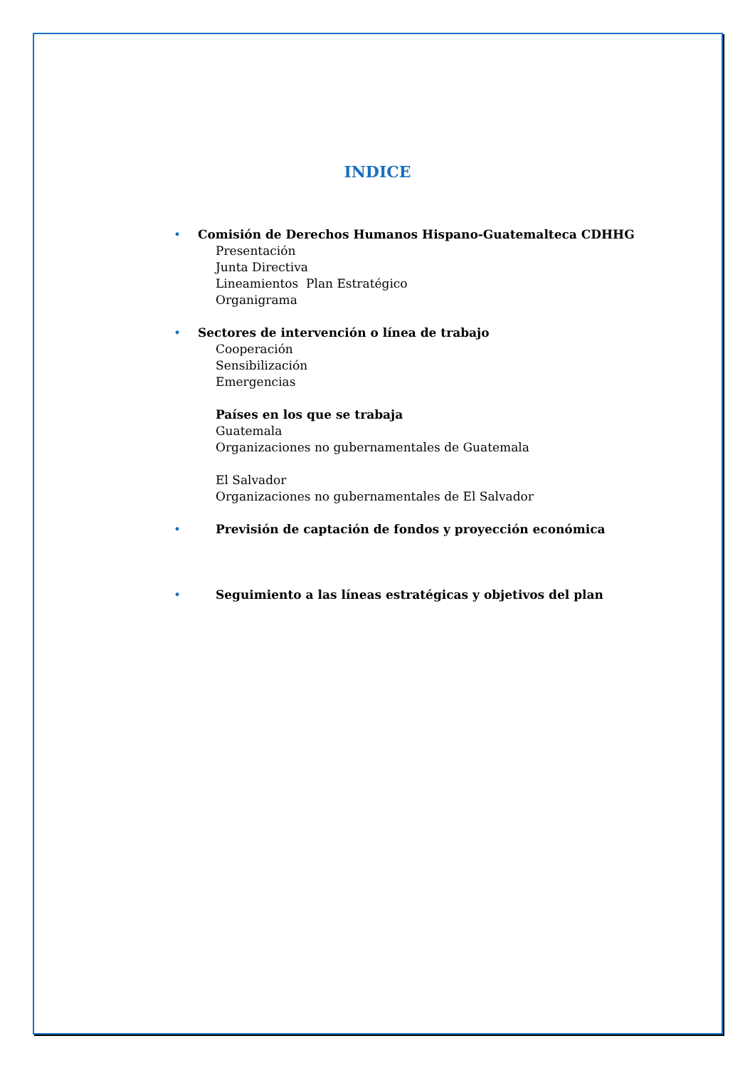INDICE
• Comisión de Derechos Humanos Hispano-Guatemalteca CDHHG
Presentación
Junta Directiva
Lineamientos Plan Estratégico
Organigrama
• Sectores de intervención o línea de trabajo
Cooperación
Sensibilización
Emergencias
Países en los que se trabaja
Guatemala
Organizaciones no gubernamentales de Guatemala
El Salvador
Organizaciones no gubernamentales de El Salvador
• Previsión de captación de fondos y proyección económica
• Seguimiento a las líneas estratégicas y objetivos del plan